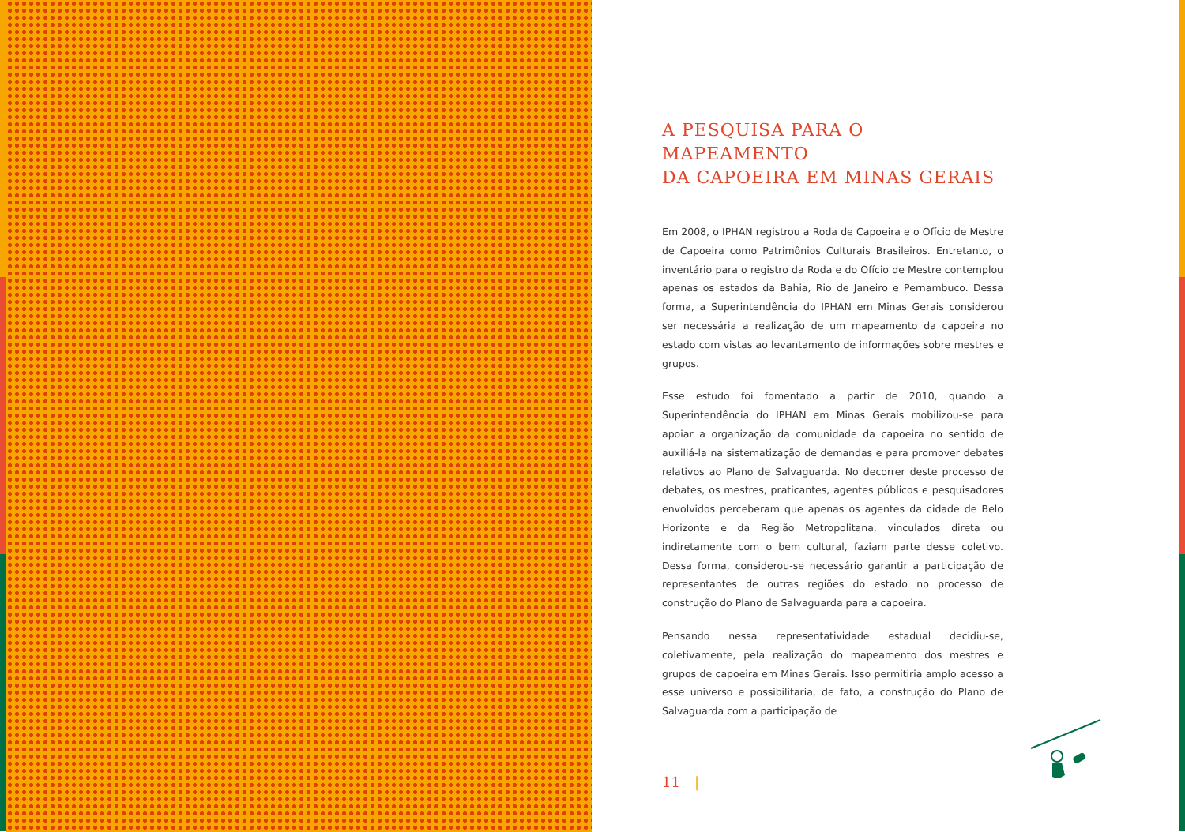A PESQUISA PARA O MAPEAMENTO
DA CAPOEIRA EM MINAS GERAIS
Em 2008, o IPHAN registrou a Roda de Capoeira e o Ofício de Mestre de Capoeira como Patrimônios Culturais Brasileiros. Entretanto, o inventário para o registro da Roda e do Ofício de Mestre contemplou apenas os estados da Bahia, Rio de Janeiro e Pernambuco. Dessa forma, a Superintendência do IPHAN em Minas Gerais considerou ser necessária a realização de um mapeamento da capoeira no estado com vistas ao levantamento de informações sobre mestres e grupos.
Esse estudo foi fomentado a partir de 2010, quando a Superintendência do IPHAN em Minas Gerais mobilizou-se para apoiar a organização da comunidade da capoeira no sentido de auxiliá-la na sistematização de demandas e para promover debates relativos ao Plano de Salvaguarda. No decorrer deste processo de debates, os mestres, praticantes, agentes públicos e pesquisadores envolvidos perceberam que apenas os agentes da cidade de Belo Horizonte e da Região Metropolitana, vinculados direta ou indiretamente com o bem cultural, faziam parte desse coletivo. Dessa forma, considerou-se necessário garantir a participação de representantes de outras regiões do estado no processo de construção do Plano de Salvaguarda para a capoeira.
Pensando nessa representatividade estadual decidiu-se, coletivamente, pela realização do mapeamento dos mestres e grupos de capoeira em Minas Gerais. Isso permitiria amplo acesso a esse universo e possibilitaria, de fato, a construção do Plano de Salvaguarda com a participação de
11 |